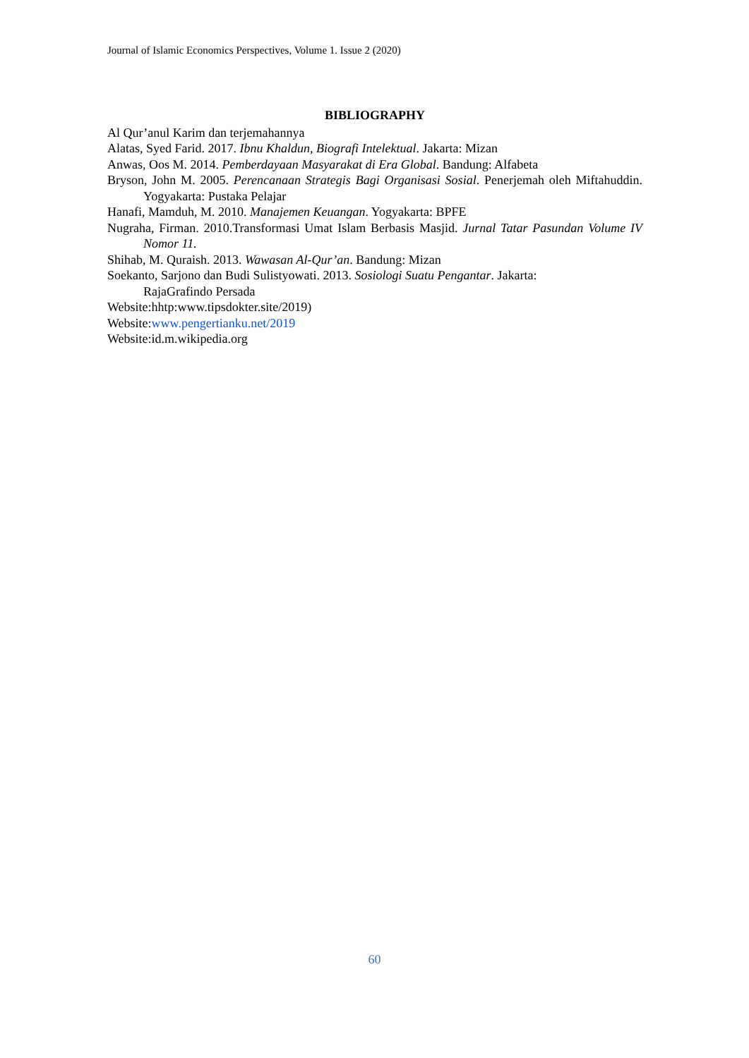Journal of Islamic Economics Perspectives, Volume 1. Issue 2 (2020)
BIBLIOGRAPHY
Al Qur’anul Karim dan terjemahannya
Alatas, Syed Farid. 2017. Ibnu Khaldun, Biografi Intelektual. Jakarta: Mizan
Anwas, Oos M. 2014. Pemberdayaan Masyarakat di Era Global. Bandung: Alfabeta
Bryson, John M. 2005. Perencanaan Strategis Bagi Organisasi Sosial. Penerjemah oleh Miftahuddin. Yogyakarta: Pustaka Pelajar
Hanafi, Mamduh, M. 2010. Manajemen Keuangan. Yogyakarta: BPFE
Nugraha, Firman. 2010.Transformasi Umat Islam Berbasis Masjid. Jurnal Tatar Pasundan Volume IV Nomor 11.
Shihab, M. Quraish. 2013. Wawasan Al-Qur’an. Bandung: Mizan
Soekanto, Sarjono dan Budi Sulistyowati. 2013. Sosiologi Suatu Pengantar. Jakarta:
RajaGrafindo Persada
Website:hhtp:www.tipsdokter.site/2019)
Website:www.pengertianku.net/2019
Website:id.m.wikipedia.org
60